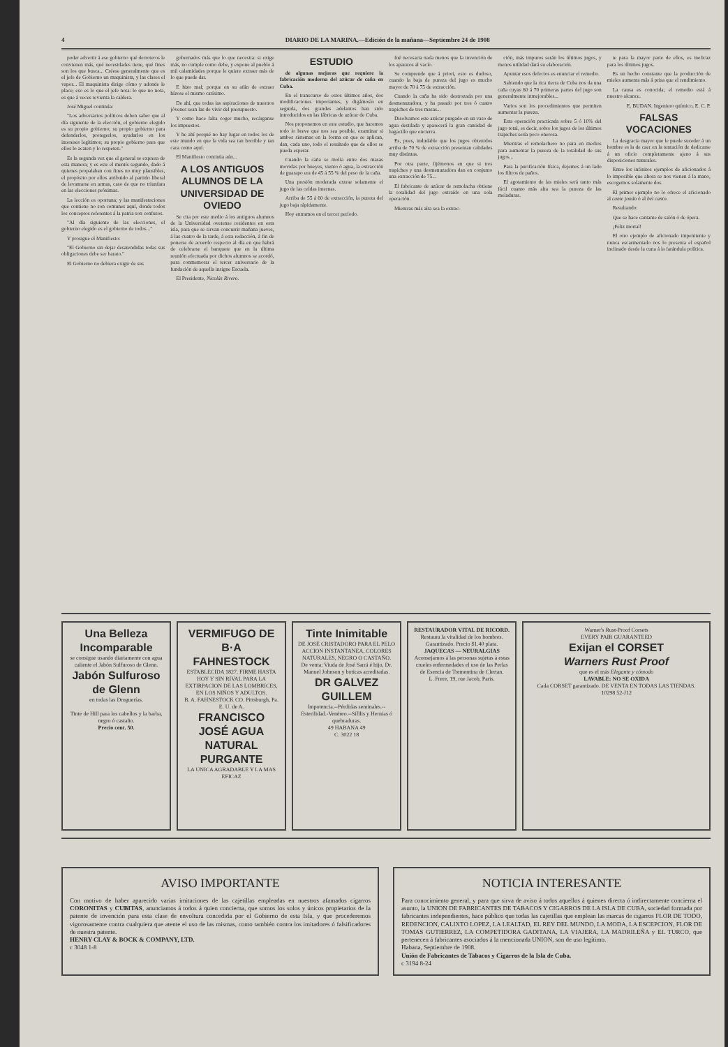4 DIARIO DE LA MARINA.—Edición de la mañana—Septiembre 24 de 1908
poder advertir á ese gobierno qué derroteros le convienen más, qué necesidades tiene, qué fines son los que busca... Créese generalmente que es el jefe de Gobierno un maquinista, y las clases el vapor... El maquinista dirige cómo y adonde le place; eso es lo que el jefe nota: lo que no nota, es que á veces revienta la caldera.
José Miguel continúa:
"Los adversarios políticos deben saber que al día siguiente de la elección, el gobierno elegido es su propio gobierno; su propio gobierno para defenderlos, protegerlos, ayudarlos en los intereses legítimos; su propio gobierno para que ellos lo acaten y lo respeten."
Es la segunda vez que el general se expresa de esta manera; y es este el mentís segundo, dado á quienes propalaban con fines no muy plausibles, el propósito por ellos atribuido al partido liberal de levantarse en armas, caso de que no triunfara en las elecciones próximas.
La lección es oportuna; y las manifestaciones que contiene no son comunes aquí, donde todos los conceptos referentes á la patria son confusos.
"Al día siguiente de las elecciones, el gobierno elegido es el gobierno de todos..."
Y prosigue el Manifiesto:
"El Gobierno sin dejar desatendidas todas sus obligaciones debe ser barato."
El Gobierno no debiera exigir de sus
gobernados más que lo que necesita: si exige más, no cumple como debe, y expone al pueblo á mil calamidades porque le quiere extraer más de lo que puede dar.
E hizo mal; porque en su afán de extraer hízose el mismo carísimo.
De ahí, que todas las aspiraciones de nuestros jóvenes sean las de vivir del presupuesto.
Y como hace falta coger mucho, recárganse los impuestos.
Y he ahí porqué no hay lugar en todos los de este mundo en que la vida sea tan horrible y tan cara como aquí.
El Manifiesto continúa aún...
A LOS ANTIGUOS ALUMNOS DE LA UNIVERSIDAD DE OVIEDO
Se cita por este medio á los antiguos alumnos de la Universidad ovetense residentes en esta isla, para que se sirvan concurrir mañana jueves, á las cuatro de la tarde, á esta redacción, á fin de ponerse de acuerdo respecto al día en que habrá de celebrarse el banquete que en la última reunión efectuada por dichos alumnos se acordó, para conmemorar el tercer aniversario de la fundación de aquella insigne Escuela.
El Presidente, Nicolás Rivero.
ESTUDIO
de algunas mejoras que requiere la fabricación moderna del azúcar de caña en Cuba.
En el transcurso de estos últimos años, dos modificaciones importantes, y digámoslo en seguida, dos grandes adelantos han sido introducidos en las fábricas de azúcar de Cuba.
Nos proponemos en este estudio, que haremos todo lo breve que nos sea posible, examinar si ambos sistemas en la forma en que se aplican, dan, cada uno, todo el resultado que de ellos se pueda esperar.
Cuando la caña se molía entre dos masas movidas por bueyes, viento ó agua, la extracción de guarapo era de 45 á 55 % del peso de la caña.
Una presión moderada extrae solamente el jugo de las celdas internas.
Arriba de 55 á 60 de extracción, la pureza del jugo baja rápidamente.
Hoy entramos en el tercer período.
fué necesaria nada menos que la invención de los aparatos al vacío.
Se comprende que á priori, esto es dudoso, cuando la baja de pureza del jugo es mucho mayor de 70 á 75 de extracción.
Cuando la caña ha sido destrozada por una desmenuzadora, y ha pasado por tres ó cuatro trapiches de tres masas...
Disolvamos este azúcar purgado en un vaso de agua destilada y aparecerá la gran cantidad de bagacillo que encierra.
Es, pues, indudable que los jugos obtenidos arriba de 70 % de extracción presentan calidades muy distintas.
Por otra parte, fijémonos en que si tres trapiches y una desmenuzadora dan en conjunto una extracción de 75...
El fabricante de azúcar de remolacha obtiene la totalidad del jugo extraído en una sola operación.
Mientras más alta sea la extrac-
ción, más impuros serán los últimos jugos, y menos utilidad dará su elaboración.
Apuntar esos defectos es enunciar el remedio.
Sabiendo que la rica tierra de Cuba nos da una caña cuyas 60 á 70 primeras partes del jugo son generalmente inmejorables...
Varios son los procedimientos que permiten aumentar la pureza.
Esta operación practicada sobre 5 ó 10% del jugo total, es decir, sobre los jugos de los últimos trapiches sería poco onerosa.
Mientras el remolachero no para en medios para aumentar la pureza de la totalidad de sus jugos...
Para la purificación física, dejemos á un lado los filtros de paños.
El agotamiento de las mieles será tanto más fácil cuanto más alta sea la pureza de las meladuras.
te para la mayor parte de ellos, es ineficaz para los últimos jugos.
Es un hecho constante que la producción de mieles aumenta más á prisa que el rendimiento.
La causa es conocida; el remedio está á nuestro alcance.
E. BUDAN. Ingeniero químico, E. C. P.
FALSAS VOCACIONES
La desgracia mayor que le puede suceder á un hombre es la de caer en la tentación de dedicarse á un oficio completamente ajeno á sus disposiciones naturales.
Entre los infinitos ejemplos de aficionados á lo imposible que ahora se nos vienen á la mano, escogemos solamente dos.
El primer ejemplo no lo ofrece el aficionado al cante jondo ó al bel canto.
Resultando:
Que se hace cantante de salón ó de ópera.
¡Feliz mortal!
El otro ejemplo de aficionado impenitente y nunca escarmentado nos lo presenta el español inclinado desde la cuna á la farándula política.
Una Belleza Incomparable
se consigue usando diariamente con agua caliente el Jabón Sulfuroso de Glenn.
Jabón Sulfuroso de Glenn
en todas las Droguerías.
Tinte de Hill para los cabellos y la barba, negro ó castaño.
Precio cent. 50.
VERMIFUGO DE B·A FAHNESTOCK
ESTABLECIDA 1827. FIRME HASTA HOY Y SIN RIVAL PARA LA EXTIRPACION DE LAS LOMBRICES, EN LOS NIÑOS Y ADULTOS.
B. A. FAHNESTOCK CO. Pittsburgh, Pa. E. U. de A.
FRANCISCO JOSÉ AGUA NATURAL PURGANTE
LA UNICA AGRADABLE Y LA MAS EFICAZ
Tinte Inimitable
DE JOSÉ CRISTADORO PARA EL PELO
ACCION INSTANTANEA, COLORES NATURALES, NEGRO O CASTAÑO.
De venta: Viuda de José Sarrá é hijo, Dr. Manuel Johnson y boticas acreditadas.
DR GALVEZ GUILLEM
Impotencia.--Pérdidas seminales.--Esterilidad.-Venéreo.--Sífilis y Hernias ó quebraduras.
49 HABANA 49
C. 3022 18
RESTAURADOR VITAL DE RICORD.
Restaura la vitalidad de los hombres. Garantizado. Precio $1.40 plata.
JAQUECAS — NEURALGIAS
Aconsejamos á las personas sujetas á estas crueles enfermedades el uso de las Perlas de Esencia de Trementina de Clertan.
L. Frere, 19, rue Jacob, Paris.
Warner's Rust-Proof Corsets
EVERY PAIR GUARANTEED
Exijan el CORSET
Warners Rust Proof
que es el más Elegante y cómodo
LAVABLE: NO SE OXIDA
Cada CORSET garantizado. DE VENTA EN TODAS LAS TIENDAS.
10298 52-J12
AVISO IMPORTANTE
Con motivo de haber aparecido varias imitaciones de las cajetillas empleadas en nuestros afamados cigarros CORONITAS y CUBITAS, anunciamos á todos á quien concierna, que somos los solos y únicos propietarios de la patente de invención para esta clase de envoltura concedida por el Gobierno de esta Isla, y que procederemos vigorosamente contra cualquiera que atente el uso de las mismas, como también contra los imitadores ó falsificadores de nuestra patente.
HENRY CLAY & BOCK & COMPANY, LTD.
c 3048 1-8
NOTICIA INTERESANTE
Para conocimiento general, y para que sirva de aviso á todos aquellos á quienes directa ó indirectamente concierna el asunto, la UNION DE FABRICANTES DE TABACOS Y CIGARROS DE LA ISLA DE CUBA, sociedad formada por fabricantes independientes, hace público que todas las cajetillas que emplean las marcas de cigarros FLOR DE TODO, REDENCION, CALIXTO LOPEZ, LA LEALTAD, EL REY DEL MUNDO, LA MODA, LA ESCEPCION, FLOR DE TOMAS GUTIERREZ, LA COMPETIDORA GADITANA, LA VIAJERA, LA MADRILEÑA y EL TURCO, que pertenecen á fabricantes asociados á la mencionada UNION, son de uso legítimo.
Habana, Septiembre de 1908.
Unión de Fabricantes de Tabacos y Cigarros de la Isla de Cuba.
c 3194 8-24